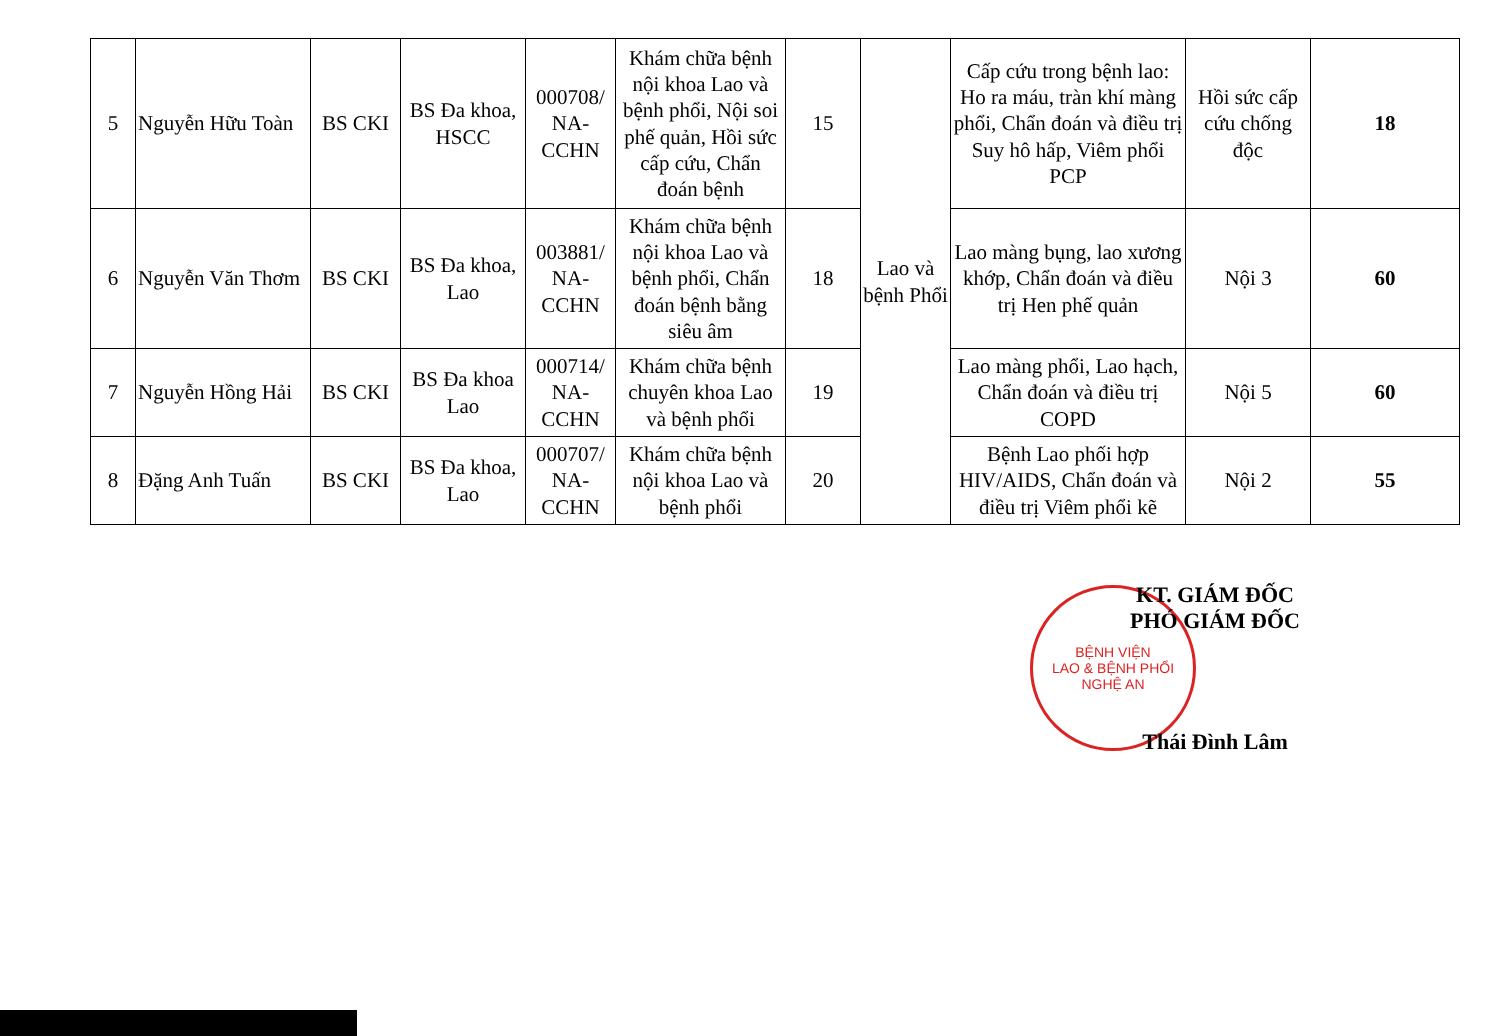| 5 | Nguyễn Hữu Toàn | BS CKI | BS Đa khoa, HSCC | 000708/ NA-CCHN | Khám chữa bệnh nội khoa Lao và bệnh phổi, Nội soi phế quản, Hồi sức cấp cứu, Chẩn đoán bệnh | 15 | Lao và bệnh Phổi | Cấp cứu trong bệnh lao: Ho ra máu, tràn khí màng phổi, Chẩn đoán và điều trị Suy hô hấp, Viêm phổi PCP | Hồi sức cấp cứu chống độc | 18 |
| 6 | Nguyễn Văn Thơm | BS CKI | BS Đa khoa, Lao | 003881/ NA-CCHN | Khám chữa bệnh nội khoa Lao và bệnh phổi, Chẩn đoán bệnh bằng siêu âm | 18 | | Lao màng bụng, lao xương khớp, Chẩn đoán và điều trị Hen phế quản | Nội 3 | 60 |
| 7 | Nguyễn Hồng Hải | BS CKI | BS Đa khoa Lao | 000714/ NA-CCHN | Khám chữa bệnh chuyên khoa Lao và bệnh phổi | 19 | | Lao màng phổi, Lao hạch, Chẩn đoán và điều trị COPD | Nội 5 | 60 |
| 8 | Đặng Anh Tuấn | BS CKI | BS Đa khoa, Lao | 000707/ NA-CCHN | Khám chữa bệnh nội khoa Lao và bệnh phổi | 20 | | Bệnh Lao phối hợp HIV/AIDS, Chẩn đoán và điều trị Viêm phổi kẽ | Nội 2 | 55 |
BỆNH VIỆN
LAO & BỆNH PHỔI
NGHỆ AN
KT. GIÁM ĐỐC
PHÓ GIÁM ĐỐC
Thái Đình Lâm